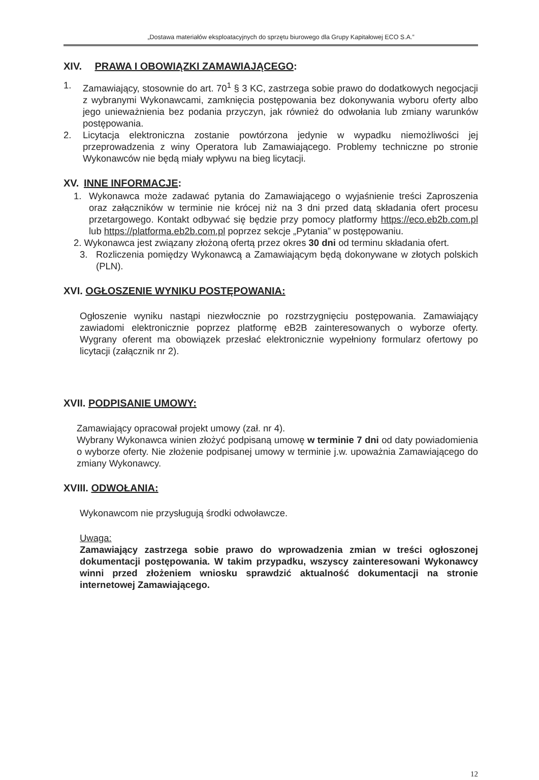„Dostawa materiałów eksploatacyjnych do sprzętu biurowego dla Grupy Kapitałowej ECO S.A.”
XIV. PRAWA I OBOWIĄZKI ZAMAWIAJĄCEGO:
1. Zamawiający, stosownie do art. 70<sup>1</sup> § 3 KC, zastrzega sobie prawo do dodatkowych negocjacji z wybranymi Wykonawcami, zamknięcia postępowania bez dokonywania wyboru oferty albo jego unieważnienia bez podania przyczyn, jak również do odwołania lub zmiany warunków postępowania.
2. Licytacja elektroniczna zostanie powtórzona jedynie w wypadku niemożliwości jej przeprowadzenia z winy Operatora lub Zamawiającego. Problemy techniczne po stronie Wykonawców nie będą miały wpływu na bieg licytacji.
XV. INNE INFORMACJE:
1. Wykonawca może zadawać pytania do Zamawiającego o wyjaśnienie treści Zaproszenia oraz załączników w terminie nie krócej niż na 3 dni przed datą składania ofert procesu przetargowego. Kontakt odbywać się będzie przy pomocy platformy https://eco.eb2b.com.pl lub https://platforma.eb2b.com.pl poprzez sekcje „Pytania” w postępowaniu.
2. Wykonawca jest związany złożoną ofertą przez okres 30 dni od terminu składania ofert.
3. Rozliczenia pomiędzy Wykonawcą a Zamawiającym będą dokonywane w złotych polskich (PLN).
XVI. OGŁOSZENIE WYNIKU POSTĘPOWANIA:
Ogłoszenie wyniku nastąpi niezwłocznie po rozstrzygnięciu postępowania. Zamawiający zawiadomi elektronicznie poprzez platformę eB2B zainteresowanych o wyborze oferty. Wygrany oferent ma obowiązek przesłać elektronicznie wypełniony formularz ofertowy po licytacji (załącznik nr 2).
XVII. PODPISANIE UMOWY:
Zamawiający opracował projekt umowy (zał. nr 4).
Wybrany Wykonawca winien złożyć podpisaną umowę w terminie 7 dni od daty powiadomienia o wyborze oferty. Nie złożenie podpisanej umowy w terminie j.w. upoważnia Zamawiającego do zmiany Wykonawcy.
XVIII. ODWOŁANIA:
Wykonawcom nie przysługują środki odwoławcze.
Uwaga:
Zamawiający zastrzega sobie prawo do wprowadzenia zmian w treści ogłoszonej dokumentacji postępowania. W takim przypadku, wszyscy zainteresowani Wykonawcy winni przed złożeniem wniosku sprawdzić aktualność dokumentacji na stronie internetowej Zamawiającego.
12